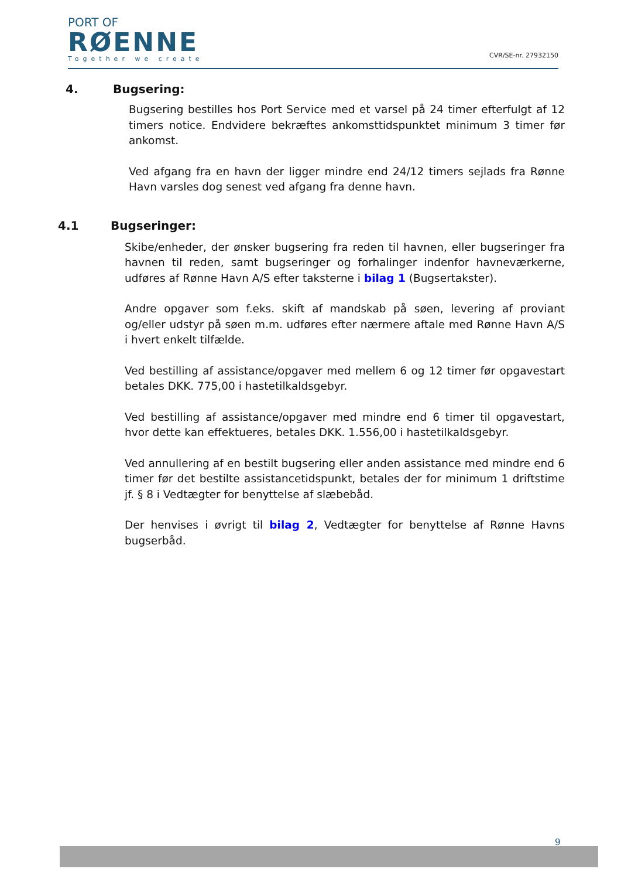PORT OF
RØENNE
Together we create
CVR/SE-nr. 27932150
4. Bugsering:
Bugsering bestilles hos Port Service med et varsel på 24 timer efterfulgt af 12 timers notice. Endvidere bekræftes ankomsttidspunktet minimum 3 timer før ankomst.
Ved afgang fra en havn der ligger mindre end 24/12 timers sejlads fra Rønne Havn varsles dog senest ved afgang fra denne havn.
4.1 Bugseringer:
Skibe/enheder, der ønsker bugsering fra reden til havnen, eller bugseringer fra havnen til reden, samt bugseringer og forhalinger indenfor havneværkerne, udføres af Rønne Havn A/S efter taksterne i bilag 1 (Bugsertakster).
Andre opgaver som f.eks. skift af mandskab på søen, levering af proviant og/eller udstyr på søen m.m. udføres efter nærmere aftale med Rønne Havn A/S i hvert enkelt tilfælde.
Ved bestilling af assistance/opgaver med mellem 6 og 12 timer før opgavestart betales DKK. 775,00 i hastetilkaldsgebyr.
Ved bestilling af assistance/opgaver med mindre end 6 timer til opgavestart, hvor dette kan effektueres, betales DKK. 1.556,00 i hastetilkaldsgebyr.
Ved annullering af en bestilt bugsering eller anden assistance med mindre end 6 timer før det bestilte assistancetidspunkt, betales der for minimum 1 driftstime jf. § 8 i Vedtægter for benyttelse af slæbebåd.
Der henvises i øvrigt til bilag 2, Vedtægter for benyttelse af Rønne Havns bugserbåd.
9